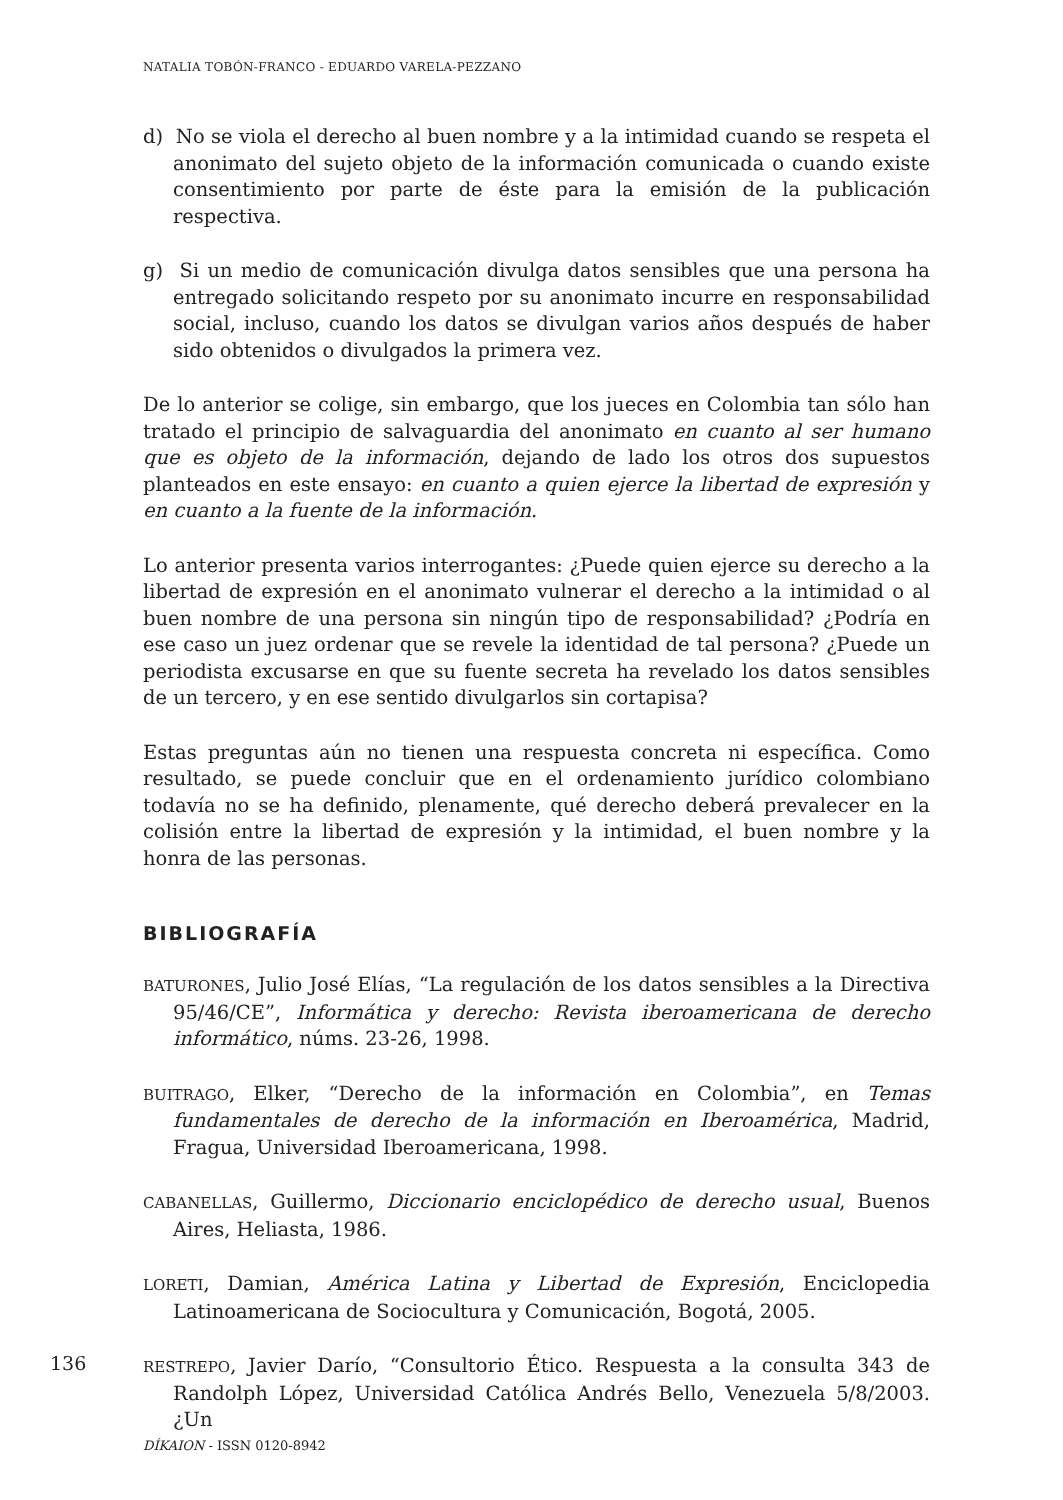NATALIA TOBÓN-FRANCO - EDUARDO VARELA-PEZZANO
d) No se viola el derecho al buen nombre y a la intimidad cuando se respeta el anonimato del sujeto objeto de la información comunicada o cuando existe consentimiento por parte de éste para la emisión de la publicación respectiva.
g) Si un medio de comunicación divulga datos sensibles que una persona ha entregado solicitando respeto por su anonimato incurre en responsabilidad social, incluso, cuando los datos se divulgan varios años después de haber sido obtenidos o divulgados la primera vez.
De lo anterior se colige, sin embargo, que los jueces en Colombia tan sólo han tratado el principio de salvaguardia del anonimato en cuanto al ser humano que es objeto de la información, dejando de lado los otros dos supuestos planteados en este ensayo: en cuanto a quien ejerce la libertad de expresión y en cuanto a la fuente de la información.
Lo anterior presenta varios interrogantes: ¿Puede quien ejerce su derecho a la libertad de expresión en el anonimato vulnerar el derecho a la intimidad o al buen nombre de una persona sin ningún tipo de responsabilidad? ¿Podría en ese caso un juez ordenar que se revele la identidad de tal persona? ¿Puede un periodista excusarse en que su fuente secreta ha revelado los datos sensibles de un tercero, y en ese sentido divulgarlos sin cortapisa?
Estas preguntas aún no tienen una respuesta concreta ni específica. Como resultado, se puede concluir que en el ordenamiento jurídico colombiano todavía no se ha definido, plenamente, qué derecho deberá prevalecer en la colisión entre la libertad de expresión y la intimidad, el buen nombre y la honra de las personas.
BIBLIOGRAFÍA
BATURONES, Julio José Elías, “La regulación de los datos sensibles a la Directiva 95/46/CE”, Informática y derecho: Revista iberoamericana de derecho informático, núms. 23-26, 1998.
BUITRAGO, Elker, “Derecho de la información en Colombia”, en Temas fundamentales de derecho de la información en Iberoamérica, Madrid, Fragua, Universidad Iberoamericana, 1998.
CABANELLAS, Guillermo, Diccionario enciclopédico de derecho usual, Buenos Aires, Heliasta, 1986.
LORETI, Damian, América Latina y Libertad de Expresión, Enciclopedia Latinoamericana de Sociocultura y Comunicación, Bogotá, 2005.
RESTREPO, Javier Darío, “Consultorio Ético. Respuesta a la consulta 343 de Randolph López, Universidad Católica Andrés Bello, Venezuela 5/8/2003. ¿Un
136
DÍKAION - ISSN 0120-8942